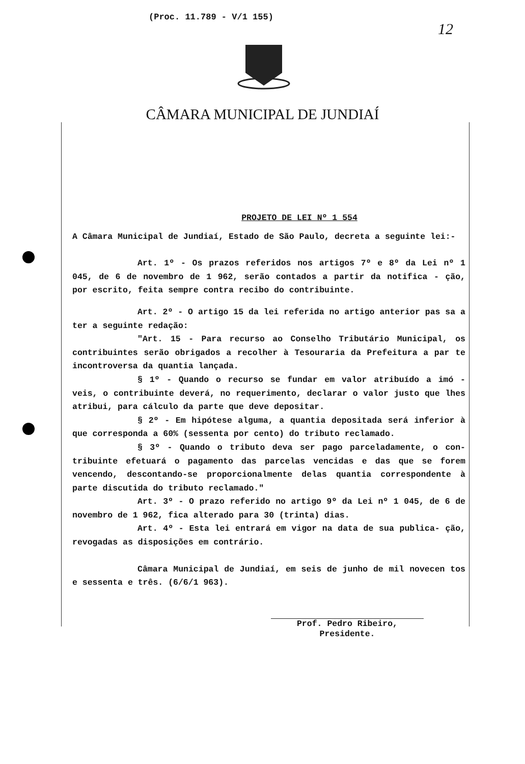(Proc. 11.789 - V/1 155)
12
CÂMARA MUNICIPAL DE JUNDIAÍ
PROJETO DE LEI Nº 1 554
A Câmara Municipal de Jundiaí, Estado de São Paulo, decreta a seguinte lei:-
Art. 1º - Os prazos referidos nos artigos 7º e 8º da Lei nº 1 045, de 6 de novembro de 1 962, serão contados a partir da notifica - ção, por escrito, feita sempre contra recibo do contribuinte.
Art. 2º - O artigo 15 da lei referida no artigo anterior pas sa a ter a seguinte redação:
"Art. 15 - Para recurso ao Conselho Tributário Municipal, os contribuintes serão obrigados a recolher à Tesouraria da Prefeitura a par te incontroversa da quantia lançada.
§ 1º - Quando o recurso se fundar em valor atribuído a imó - veis, o contribuinte deverá, no requerimento, declarar o valor justo que lhes atribui, para cálculo da parte que deve depositar.
§ 2º - Em hipótese alguma, a quantia depositada será inferior à que corresponda a 60% (sessenta por cento) do tributo reclamado.
§ 3º - Quando o tributo deva ser pago parceladamente, o con- tribuinte efetuará o pagamento das parcelas vencidas e das que se forem vencendo, descontando-se proporcionalmente delas quantia correspondente à parte discutida do tributo reclamado."
Art. 3º - O prazo referido no artigo 9º da Lei nº 1 045, de 6 de novembro de 1 962, fica alterado para 30 (trinta) dias.
Art. 4º - Esta lei entrará em vigor na data de sua publica- ção, revogadas as disposições em contrário.
Câmara Municipal de Jundiaí, em seis de junho de mil novecen tos e sessenta e três. (6/6/1 963).
Prof. Pedro Ribeiro,
Presidente.